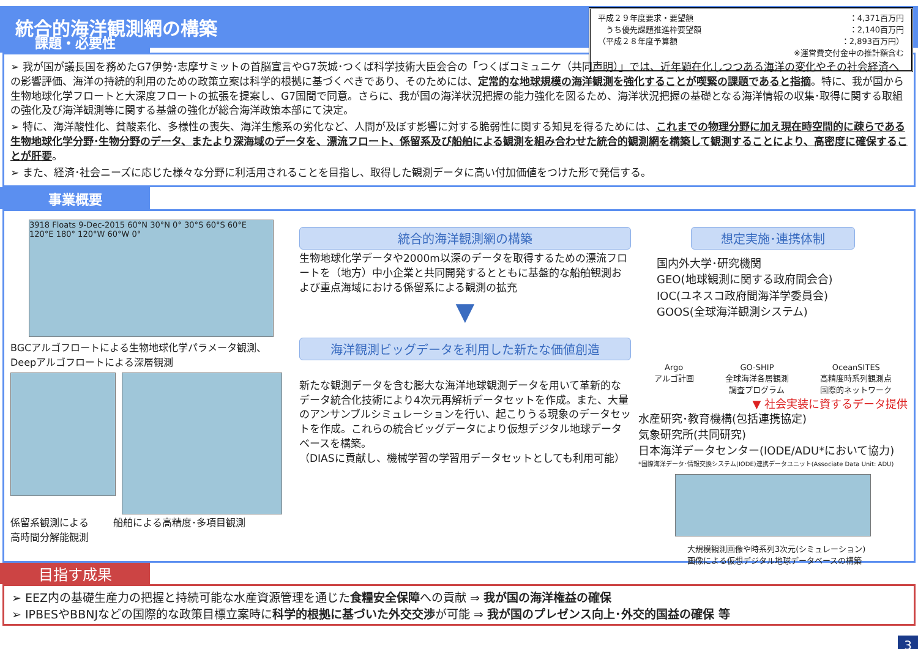統合的海洋観測網の構築
平成２９年度要求・要望額 ：4,371百万円
　うち優先課題推進枠要望額 ：2,140百万円
（平成２８年度予算額 ：2,893百万円）
※運営費交付金中の推計額含む
課題・必要性
➢ 我が国が議長国を務めたG7伊勢･志摩サミットの首脳宣言やG7茨城･つくば科学技術大臣会合の「つくばコミュニケ（共同声明）」では、近年顕在化しつつある海洋の変化やその社会経済への影響評価、海洋の持続的利用のための政策立案は科学的根拠に基づくべきであり、そのためには、定常的な地球規模の海洋観測を強化することが喫緊の課題であると指摘。特に、我が国から生物地球化学フロートと大深度フロートの拡張を提案し、G7国間で同意。さらに、我が国の海洋状況把握の能力強化を図るため、海洋状況把握の基礎となる海洋情報の収集･取得に関する取組の強化及び海洋観測等に関する基盤の強化が総合海洋政策本部にて決定。
➢ 特に、海洋酸性化、貧酸素化、多様性の喪失、海洋生態系の劣化など、人間が及ぼす影響に対する脆弱性に関する知見を得るためには、これまでの物理分野に加え現在時空間的に疎らである生物地球化学分野･生物分野のデータ、またより深海域のデータを、漂流フロート、係留系及び船舶による観測を組み合わせた統合的観測網を構築して観測することにより、高密度に確保することが肝要。
➢ また、経済･社会ニーズに応じた様々な分野に利活用されることを目指し、取得した観測データに高い付加価値をつけた形で発信する。
事業概要
3918 Floats 9-Dec-2015 60°N 30°N 0° 30°S 60°S 60°E 120°E 180° 120°W 60°W 0°
BGCアルゴフロートによる生物地球化学パラメータ観測、
Deepアルゴフロートによる深層観測
係留系観測による
高時間分解能観測
船舶による高精度･多項目観測
統合的海洋観測網の構築
生物地球化学データや2000m以深のデータを取得するための漂流フロートを（地方）中小企業と共同開発するとともに基盤的な船舶観測および重点海域における係留系による観測の拡充
▼
海洋観測ビッグデータを利用した新たな価値創造
新たな観測データを含む膨大な海洋地球観測データを用いて革新的なデータ統合化技術により4次元再解析データセットを作成。また、大量のアンサンブルシミュレーションを行い、起こりうる現象のデータセットを作成。これらの統合ビッグデータにより仮想デジタル地球データベースを構築。
（DIASに貢献し、機械学習の学習用データセットとしても利用可能）
想定実施･連携体制
国内外大学･研究機関
GEO(地球観測に関する政府間会合)
IOC(ユネスコ政府間海洋学委員会)
GOOS(全球海洋観測システム)
Argo
アルゴ計画 GO-SHIP
全球海洋各層観測
調査プログラム OceanSITES
高精度時系列観測点
国際的ネットワーク
▼ 社会実装に資するデータ提供
水産研究･教育機構(包括連携協定)
気象研究所(共同研究)
日本海洋データセンター(IODE/ADU*において協力)
*国際海洋データ･情報交換システム(IODE)連携データユニット(Associate Data Unit: ADU)
大規模観測画像や時系列3次元(シミュレーション)
画像による仮想デジタル地球データベースの構築
目指す成果
➢ EEZ内の基礎生産力の把握と持続可能な水産資源管理を通じた食糧安全保障への貢献 ⇒ 我が国の海洋権益の確保
➢ IPBESやBBNJなどの国際的な政策目標立案時に科学的根拠に基づいた外交交渉が可能 ⇒ 我が国のプレゼンス向上･外交的国益の確保 等
3